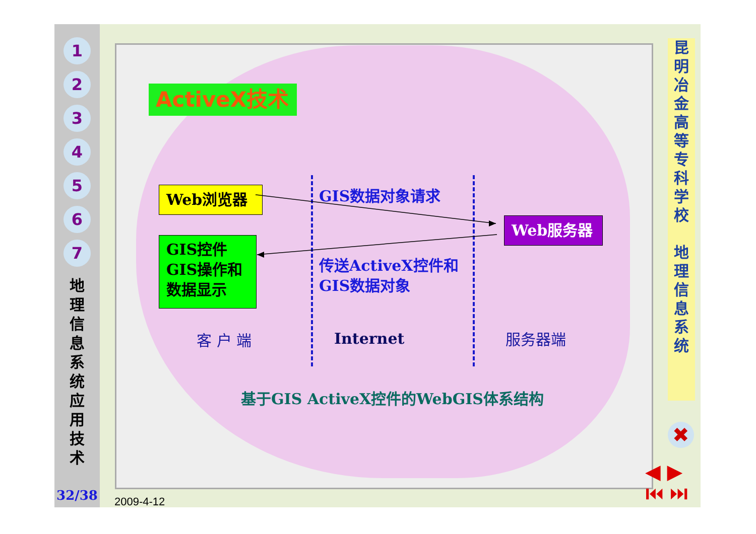1
2
3
4
5
6
7
地 理 信 息 系 统 应 用 技 术
32/38
昆明冶金高等专科学校
地理信息系统
ActiveX技术
Web浏览器
GIS控件
GIS操作和
数据显示
Web服务器
GIS数据对象请求
传送ActiveX控件和
GIS数据对象
客 户 端 Internet 服务器端
基于GIS ActiveX控件的WebGIS体系结构
✖
◀ ▶
⏮ ⏭
2009-4-12